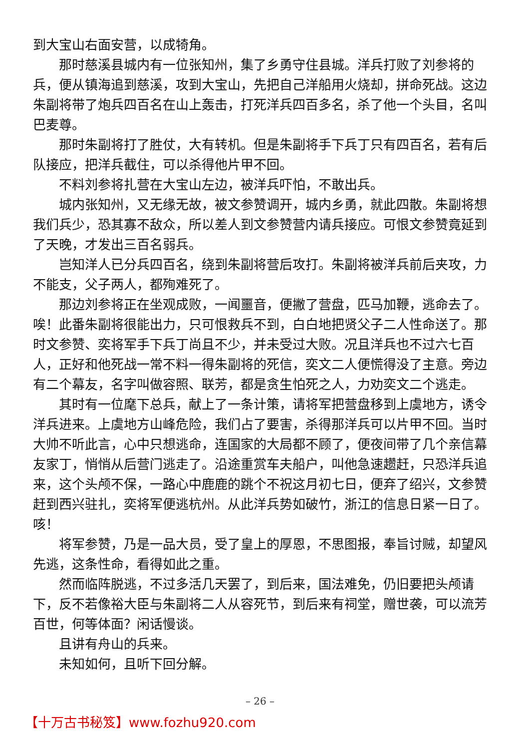到大宝山右面安营，以成犄角。
那时慈溪县城内有一位张知州，集了乡勇守住县城。洋兵打败了刘参将的兵，便从镇海追到慈溪，攻到大宝山，先把自己洋船用火烧却，拼命死战。这边朱副将带了炮兵四百名在山上轰击，打死洋兵四百多名，杀了他一个头目，名叫巴麦尊。
那时朱副将打了胜仗，大有转机。但是朱副将手下兵丁只有四百名，若有后队接应，把洋兵截住，可以杀得他片甲不回。
不料刘参将扎营在大宝山左边，被洋兵吓怕，不敢出兵。
城内张知州，又无缘无故，被文参赞调开，城内乡勇，就此四散。朱副将想我们兵少，恐其寡不敌众，所以差人到文参赞营内请兵接应。可恨文参赞竟延到了天晚，才发出三百名弱兵。
岂知洋人已分兵四百名，绕到朱副将营后攻打。朱副将被洋兵前后夹攻，力不能支，父子两人，都殉难死了。
那边刘参将正在坐观成败，一闻噩音，便撇了营盘，匹马加鞭，逃命去了。唉！此番朱副将很能出力，只可恨救兵不到，白白地把贤父子二人性命送了。那时文参赞、奕将军手下兵丁尚且不少，并未受过大败。况且洋兵也不过六七百人，正好和他死战一常不料一得朱副将的死信，奕文二人便慌得没了主意。旁边有二个幕友，名字叫做容照、联芳，都是贪生怕死之人，力劝奕文二个逃走。
其时有一位麾下总兵，献上了一条计策，请将军把营盘移到上虞地方，诱令洋兵进来。上虞地方山峰危险，我们占了要害，杀得那洋兵可以片甲不回。当时大帅不听此言，心中只想逃命，连国家的大局都不顾了，便夜间带了几个亲信幕友家丁，悄悄从后营门逃走了。沿途重赏车夫船户，叫他急速趱赶，只恐洋兵追来，这个头颅不保，一路心中鹿鹿的跳个不祝这月初七日，便弃了绍兴，文参赞赶到西兴驻扎，奕将军便逃杭州。从此洋兵势如破竹，浙江的信息日紧一日了。咳！
将军参赞，乃是一品大员，受了皇上的厚恩，不思图报，奉旨讨贼，却望风先逃，这条性命，看得如此之重。
然而临阵脱逃，不过多活几天罢了，到后来，国法难免，仍旧要把头颅请下，反不若像裕大臣与朱副将二人从容死节，到后来有祠堂，赠世袭，可以流芳百世，何等体面？闲话慢谈。
且讲有舟山的兵来。
未知如何，且听下回分解。
– 26 –
【十万古书秘笈】www.fozhu920.com